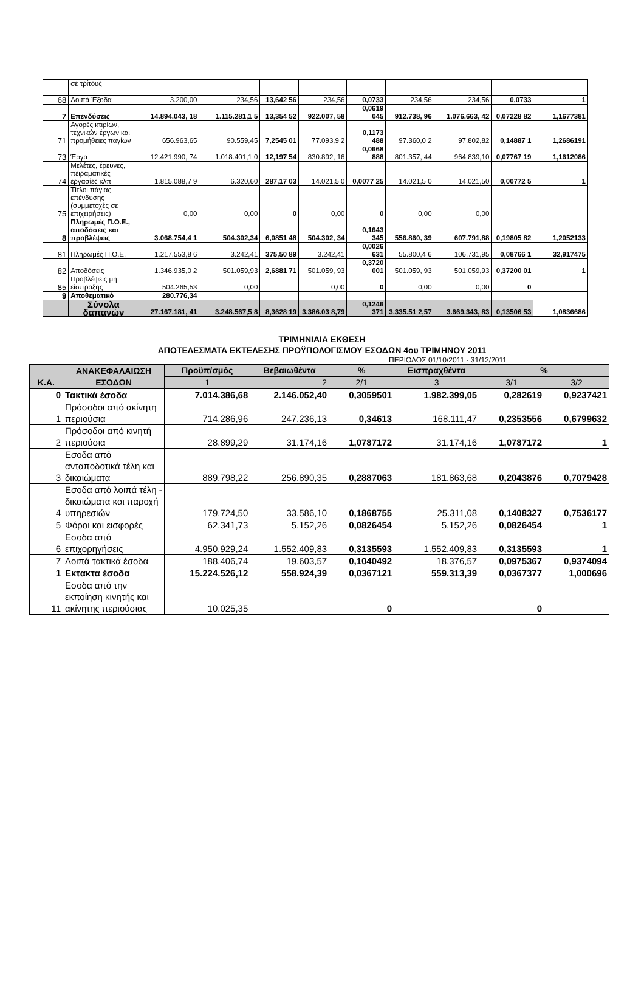| | σε τρίτους | | | | | | | | | |
| 68 | Λοιπά Έξοδα | 3.200,00 | 234,56 | 13,642 56 | 234,56 | 0,0733 | 234,56 | 234,56 | 0,0733 | 1 |
| 7 | Επενδύσεις | 14.894.043, 18 | 1.115.281,1 5 | 13,354 52 | 922.007, 58 | 0,0619 045 | 912.738, 96 | 1.076.663, 42 | 0,07228 82 | 1,1677381 |
| 71 | Αγορές κτιρίων, τεχνικών έργων και προμήθειες παγίων | 656.963,65 | 90.559,45 | 7,2545 01 | 77.093,9 2 | 0,1173 488 | 97.360,0 2 | 97.802,82 | 0,14887 1 | 1,2686191 |
| 73 | Έργα | 12.421.990, 74 | 1.018.401,1 0 | 12,197 54 | 830.892, 16 | 0,0668 888 | 801.357, 44 | 964.839,10 | 0,07767 19 | 1,1612086 |
| 74 | Μελέτες, έρευνες, πειραματικές εργασίες κλπ | 1.815.088,7 9 | 6.320,60 | 287,17 03 | 14.021,5 0 | 0,0077 25 | 14.021,5 0 | 14.021,50 | 0,00772 5 | 1 |
| 75 | Τίτλοι πάγιας επένδυσης (συμμετοχές σε επιχειρήσεις) | 0,00 | 0,00 | 0 | 0,00 | 0 | 0,00 | 0,00 | | |
| 8 | Πληρωμές Π.Ο.Ε., αποδόσεις και προβλέψεις | 3.068.754,4 1 | 504.302,34 | 6,0851 48 | 504.302, 34 | 0,1643 345 | 556.860, 39 | 607.791,88 | 0,19805 82 | 1,2052133 |
| 81 | Πληρωμές Π.Ο.Ε. | 1.217.553,8 6 | 3.242,41 | 375,50 89 | 3.242,41 | 0,0026 631 | 55.800,4 6 | 106.731,95 | 0,08766 1 | 32,917475 |
| 82 | Αποδόσεις | 1.346.935,0 2 | 501.059,93 | 2,6881 71 | 501.059, 93 | 0,3720 001 | 501.059, 93 | 501.059,93 | 0,37200 01 | 1 |
| 85 | Προβλέψεις μη είσπραξης | 504.265,53 | 0,00 | | 0,00 | 0 | 0,00 | 0,00 | 0 | |
| 9 | Αποθεματικό | 280.776,34 | | | | | | | | |
| | Σύνολα δαπανών | 27.167.181, 41 | 3.248.567,5 8 | 8,3628 19 | 3.386.03 8,79 | 0,1246 371 | 3.335.51 2,57 | 3.669.343, 83 | 0,13506 53 | 1,0836686 |
ΤΡΙΜΗΝΙΑΙΑ ΕΚΘΕΣΗ
ΑΠΟΤΕΛΕΣΜΑΤΑ ΕΚΤΕΛΕΣΗΣ ΠΡΟΫΠΟΛΟΓΙΣΜΟΥ ΕΣΟΔΩΝ 4ου ΤΡΙΜΗΝΟΥ 2011
ΠΕΡΙΟΔΟΣ 01/10/2011 - 31/12/2011
| Κ.Α. | ΑΝΑΚΕΦΑΛΑΙΩΣΗ ΕΣΟΔΩΝ | Προϋπ/σμός | Βεβαιωθέντα | % | Εισπραχθέντα | % | |
| --- | --- | --- | --- | --- | --- | --- | --- |
| | | 1 | 2 | 2/1 | 3 | 3/1 | 3/2 |
| 0 | Τακτικά έσοδα | 7.014.386,68 | 2.146.052,40 | 0,3059501 | 1.982.399,05 | 0,282619 | 0,9237421 |
| 1 | Πρόσοδοι από ακίνητη περιούσια | 714.286,96 | 247.236,13 | 0,34613 | 168.111,47 | 0,2353556 | 0,6799632 |
| 2 | Πρόσοδοι από κινητή περιούσια | 28.899,29 | 31.174,16 | 1,0787172 | 31.174,16 | 1,0787172 | 1 |
| 3 | Εσοδα από ανταποδοτικά τέλη και δικαιώματα | 889.798,22 | 256.890,35 | 0,2887063 | 181.863,68 | 0,2043876 | 0,7079428 |
| 4 | Εσοδα από λοιπά τέλη - δικαιώματα και παροχή υπηρεσιών | 179.724,50 | 33.586,10 | 0,1868755 | 25.311,08 | 0,1408327 | 0,7536177 |
| 5 | Φόροι και εισφορές | 62.341,73 | 5.152,26 | 0,0826454 | 5.152,26 | 0,0826454 | 1 |
| 6 | Εσοδα από επιχορηγήσεις | 4.950.929,24 | 1.552.409,83 | 0,3135593 | 1.552.409,83 | 0,3135593 | 1 |
| 7 | Λοιπά τακτικά έσοδα | 188.406,74 | 19.603,57 | 0,1040492 | 18.376,57 | 0,0975367 | 0,9374094 |
| 1 | Εκτακτα έσοδα | 15.224.526,12 | 558.924,39 | 0,0367121 | 559.313,39 | 0,0367377 | 1,000696 |
| 11 | Εσοδα από την εκποίηση κινητής και ακίνητης περιούσιας | 10.025,35 | | 0 | | 0 | |